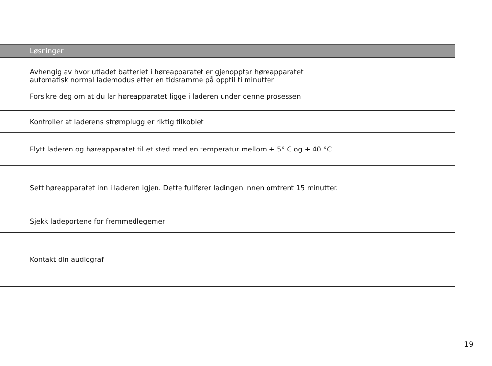| Løsninger |
| --- |
| Avhengig av hvor utladet batteriet i høreapparatet er gjenopptar høreapparatet automatisk normal lademodus etter en tidsramme på opptil ti minutter Forsikre deg om at du lar høreapparatet ligge i laderen under denne prosessen |
| Kontroller at laderens strømplugg er riktig tilkoblet |
| Flytt laderen og høreapparatet til et sted med en temperatur mellom + 5° C og + 40 °C |
| Sett høreapparatet inn i laderen igjen. Dette fullfører ladingen innen omtrent 15 minutter. |
| Sjekk ladeportene for fremmedlegemer |
| Kontakt din audiograf |
19